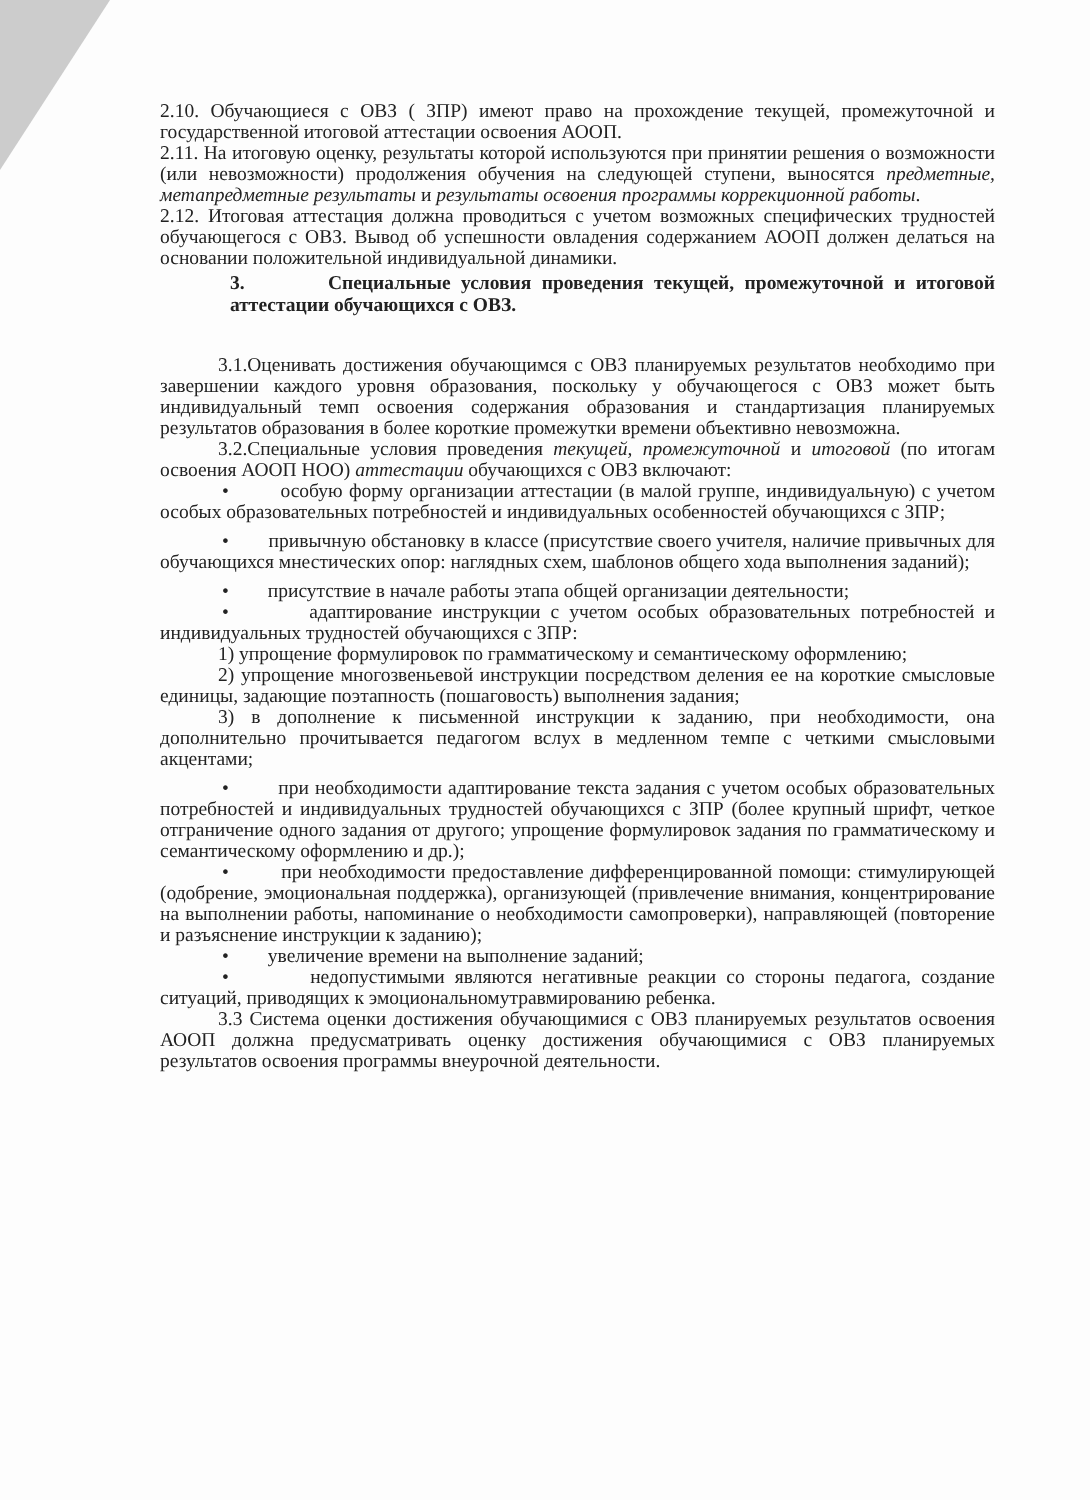2.10. Обучающиеся с ОВЗ ( ЗПР) имеют право на прохождение текущей, промежуточной и государственной итоговой аттестации освоения АООП.
2.11. На итоговую оценку, результаты которой используются при принятии решения о возможности (или невозможности) продолжения обучения на следующей ступени, выносятся предметные, метапредметные результаты и результаты освоения программы коррекционной работы.
2.12. Итоговая аттестация должна проводиться с учетом возможных специфических трудностей обучающегося с ОВЗ. Вывод об успешности овладения содержанием АООП должен делаться на основании положительной индивидуальной динамики.
3. Специальные условия проведения текущей, промежуточной и итоговой аттестации обучающихся с ОВЗ.
3.1.Оценивать достижения обучающимся с ОВЗ планируемых результатов необходимо при завершении каждого уровня образования, поскольку у обучающегося с ОВЗ может быть индивидуальный темп освоения содержания образования и стандартизация планируемых результатов образования в более короткие промежутки времени объективно невозможна.
3.2.Специальные условия проведения текущей, промежуточной и итоговой (по итогам освоения АООП НОО) аттестации обучающихся с ОВЗ включают:
• особую форму организации аттестации (в малой группе, индивидуальную) с учетом особых образовательных потребностей и индивидуальных особенностей обучающихся с ЗПР;
• привычную обстановку в классе (присутствие своего учителя, наличие привычных для обучающихся мнестических опор: наглядных схем, шаблонов общего хода выполнения заданий);
• присутствие в начале работы этапа общей организации деятельности;
• адаптирование инструкции с учетом особых образовательных потребностей и индивидуальных трудностей обучающихся с ЗПР:
1) упрощение формулировок по грамматическому и семантическому оформлению;
2) упрощение многозвеньевой инструкции посредством деления ее на короткие смысловые единицы, задающие поэтапность (пошаговость) выполнения задания;
3) в дополнение к письменной инструкции к заданию, при необходимости, она дополнительно прочитывается педагогом вслух в медленном темпе с четкими смысловыми акцентами;
• при необходимости адаптирование текста задания с учетом особых образовательных потребностей и индивидуальных трудностей обучающихся с ЗПР (более крупный шрифт, четкое отграничение одного задания от другого; упрощение формулировок задания по грамматическому и семантическому оформлению и др.);
• при необходимости предоставление дифференцированной помощи: стимулирующей (одобрение, эмоциональная поддержка), организующей (привлечение внимания, концентрирование на выполнении работы, напоминание о необходимости самопроверки), направляющей (повторение и разъяснение инструкции к заданию);
• увеличение времени на выполнение заданий;
• недопустимыми являются негативные реакции со стороны педагога, создание ситуаций, приводящих к эмоциональномутравмированию ребенка.
3.3 Система оценки достижения обучающимися с ОВЗ планируемых результатов освоения АООП должна предусматривать оценку достижения обучающимися с ОВЗ планируемых результатов освоения программы внеурочной деятельности.